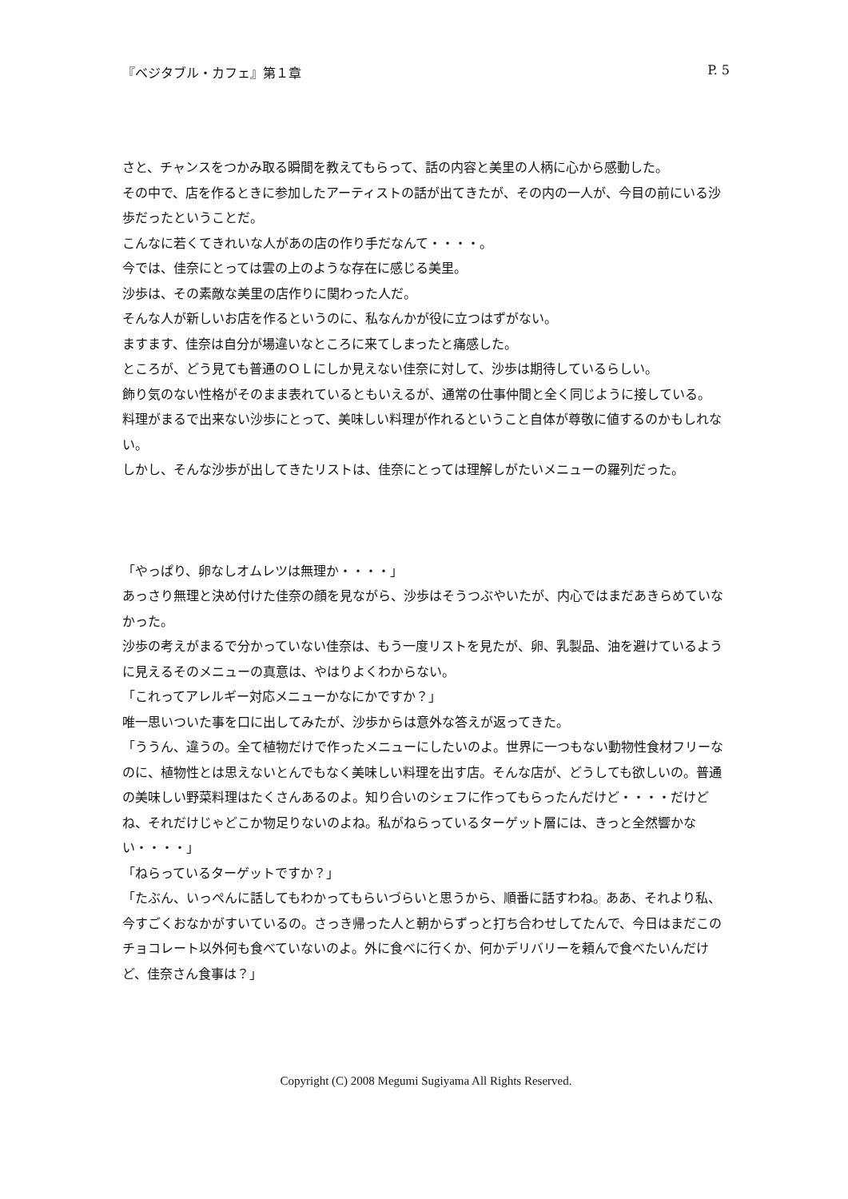『ベジタブル・カフェ』第１章 P. 5
さと、チャンスをつかみ取る瞬間を教えてもらって、話の内容と美里の人柄に心から感動した。
その中で、店を作るときに参加したアーティストの話が出てきたが、その内の一人が、今目の前にいる沙歩だったということだ。
こんなに若くてきれいな人があの店の作り手だなんて・・・・。
今では、佳奈にとっては雲の上のような存在に感じる美里。
沙歩は、その素敵な美里の店作りに関わった人だ。
そんな人が新しいお店を作るというのに、私なんかが役に立つはずがない。
ますます、佳奈は自分が場違いなところに来てしまったと痛感した。
ところが、どう見ても普通のＯＬにしか見えない佳奈に対して、沙歩は期待しているらしい。
飾り気のない性格がそのまま表れているともいえるが、通常の仕事仲間と全く同じように接している。
料理がまるで出来ない沙歩にとって、美味しい料理が作れるということ自体が尊敬に値するのかもしれない。
しかし、そんな沙歩が出してきたリストは、佳奈にとっては理解しがたいメニューの羅列だった。
「やっぱり、卵なしオムレツは無理か・・・・」
あっさり無理と決め付けた佳奈の顔を見ながら、沙歩はそうつぶやいたが、内心ではまだあきらめていなかった。
沙歩の考えがまるで分かっていない佳奈は、もう一度リストを見たが、卵、乳製品、油を避けているように見えるそのメニューの真意は、やはりよくわからない。
「これってアレルギー対応メニューかなにかですか？」
唯一思いついた事を口に出してみたが、沙歩からは意外な答えが返ってきた。
「ううん、違うの。全て植物だけで作ったメニューにしたいのよ。世界に一つもない動物性食材フリーなのに、植物性とは思えないとんでもなく美味しい料理を出す店。そんな店が、どうしても欲しいの。普通の美味しい野菜料理はたくさんあるのよ。知り合いのシェフに作ってもらったんだけど・・・・だけどね、それだけじゃどこか物足りないのよね。私がねらっているターゲット層には、きっと全然響かない・・・・」
「ねらっているターゲットですか？」
「たぶん、いっぺんに話してもわかってもらいづらいと思うから、順番に話すわね。ああ、それより私、今すごくおなかがすいているの。さっき帰った人と朝からずっと打ち合わせしてたんで、今日はまだこのチョコレート以外何も食べていないのよ。外に食べに行くか、何かデリバリーを頼んで食べたいんだけど、佳奈さん食事は？」
Copyright (C) 2008 Megumi Sugiyama All Rights Reserved.